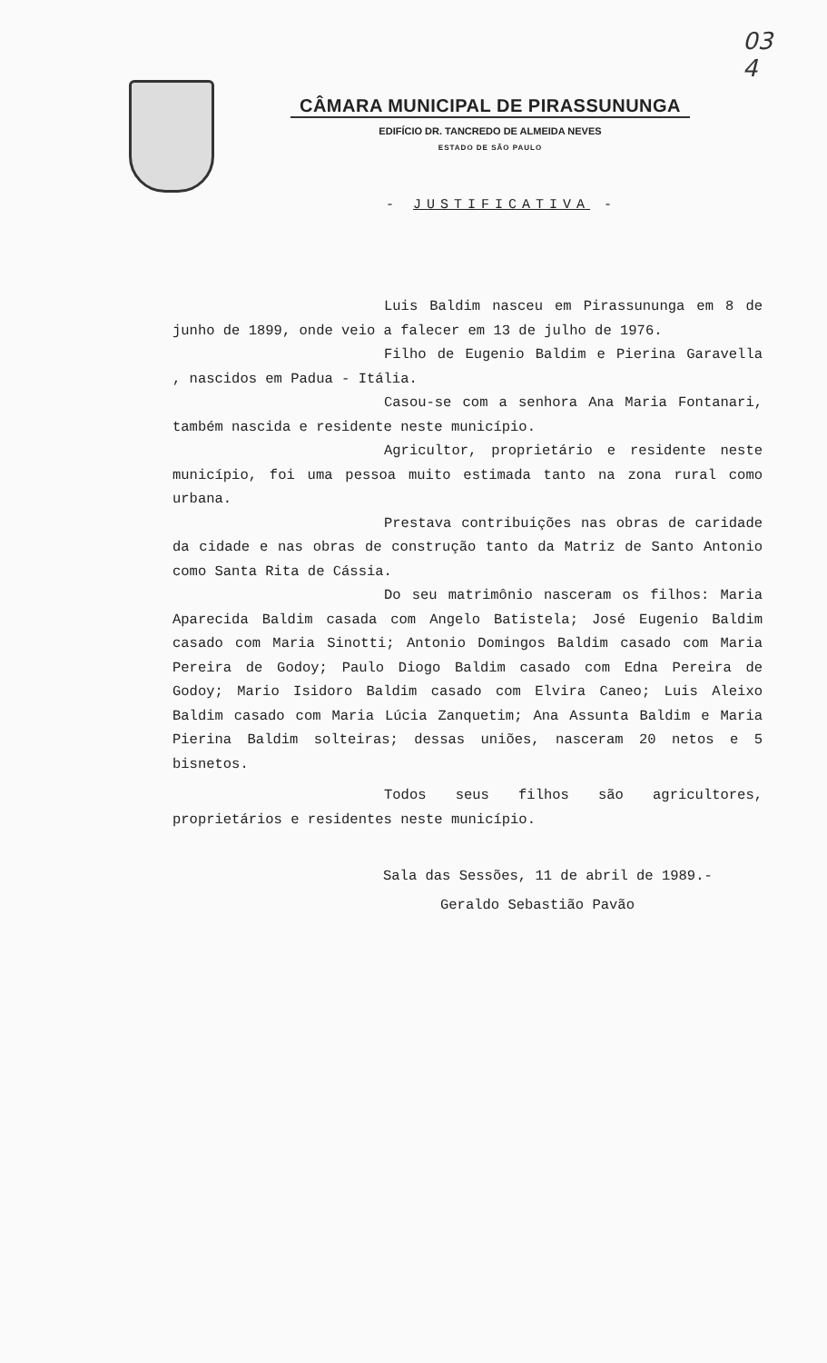03
4
CÂMARA MUNICIPAL DE PIRASSUNUNGA
EDIFÍCIO DR. TANCREDO DE ALMEIDA NEVES
ESTADO DE SÃO PAULO
- JUSTIFICATIVA -
Luis Baldim nasceu em Pirassununga em 8 de junho de 1899, onde veio a falecer em 13 de julho de 1976.
Filho de Eugenio Baldim e Pierina Garavella , nascidos em Padua - Itália.
Casou-se com a senhora Ana Maria Fontanari, também nascida e residente neste município.
Agricultor, proprietário e residente neste município, foi uma pessoa muito estimada tanto na zona rural como urbana.
Prestava contribuições nas obras de caridade da cidade e nas obras de construção tanto da Matriz de Santo Antonio como Santa Rita de Cássia.
Do seu matrimônio nasceram os filhos: Maria Aparecida Baldim casada com Angelo Batistela; José Eugenio Baldim casado com Maria Sinotti; Antonio Domingos Baldim casado com Maria Pereira de Godoy; Paulo Diogo Baldim casado com Edna Pereira de Godoy; Mario Isidoro Baldim casado com Elvira Caneo; Luis Aleixo Baldim casado com Maria Lúcia Zanquetim; Ana Assunta Baldim e Maria Pierina Baldim solteiras; dessas uniões, nasceram 20 netos e 5 bisnetos.
Todos seus filhos são agricultores, proprietários e residentes neste município.
Sala das Sessões, 11 de abril de 1989.-
Geraldo Sebastião Pavão